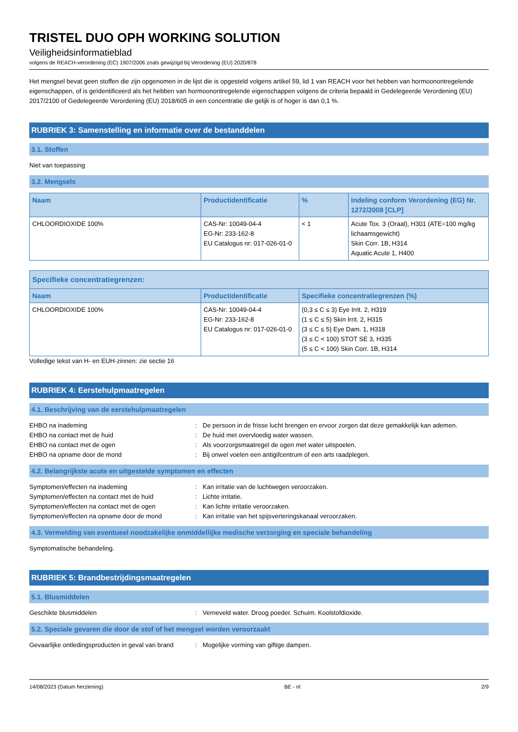TRISTEL DUO OPH WORKING SOLUTION
Veiligheidsinformatieblad
volgens de REACH-verordening (EC) 1907/2006 zoals gewijzigd bij Verordening (EU) 2020/878
Het mengsel bevat geen stoffen die zijn opgenomen in de lijst die is opgesteld volgens artikel 59, lid 1 van REACH voor het hebben van hormoonontregelende eigenschappen, of is geïdentificeerd als het hebben van hormoonontregelende eigenschappen volgens de criteria bepaald in Gedelegeerde Verordening (EU) 2017/2100 of Gedelegeerde Verordening (EU) 2018/605 in een concentratie die gelijk is of hoger is dan 0,1 %.
RUBRIEK 3: Samenstelling en informatie over de bestanddelen
3.1. Stoffen
Niet van toepassing
3.2. Mengsels
| Naam | Productidentificatie | % | Indeling conform Verordening (EG) Nr. 1272/2008 [CLP] |
| --- | --- | --- | --- |
| CHLOORDIOXIDE 100% | CAS-Nr: 10049-04-4 EG-Nr: 233-162-8 EU Catalogus nr: 017-026-01-0 | < 1 | Acute Tox. 3 (Oraal), H301 (ATE=100 mg/kg lichaamsgewicht) Skin Corr. 1B, H314 Aquatic Acute 1, H400 |
| Specifieke concentratiegrenzen: | | |
| --- | --- | --- |
| Naam | Productidentificatie | Specifieke concentratiegrenzen (%) |
| CHLOORDIOXIDE 100% | CAS-Nr: 10049-04-4 EG-Nr: 233-162-8 EU Catalogus nr: 017-026-01-0 | (0,3 ≤ C ≤ 3) Eye Irrit. 2, H319 (1 ≤ C ≤ 5) Skin Irrit. 2, H315 (3 ≤ C ≤ 5) Eye Dam. 1, H318 (3 ≤ C < 100) STOT SE 3, H335 (5 ≤ C < 100) Skin Corr. 1B, H314 |
Volledige tekst van H- en EUH-zinnen: zie sectie 16
RUBRIEK 4: Eerstehulpmaatregelen
4.1. Beschrijving van de eerstehulpmaatregelen
EHBO na inademing: De persoon in de frisse lucht brengen en ervoor zorgen dat deze gemakkelijk kan ademen.
EHBO na contact met de huid: De huid met overvloedig water wassen.
EHBO na contact met de ogen: Als voorzorgsmaatregel de ogen met water uitspoelen.
EHBO na opname door de mond: Bij onwel voelen een antigifcentrum of een arts raadplegen.
4.2. Belangrijkste acute en uitgestelde symptomen en effecten
Symptomen/effecten na inademing: Kan irritatie van de luchtwegen veroorzaken.
Symptomen/effecten na contact met de huid: Lichte irritatie.
Symptomen/effecten na contact met de ogen: Kan lichte irritatie veroorzaken.
Symptomen/effecten na opname door de mond: Kan irritatie van het spijsverteringskanaal veroorzaken.
4.3. Vermelding van eventueel noodzakelijke onmiddellijke medische verzorging en speciale behandeling
Symptomatische behandeling.
RUBRIEK 5: Brandbestrijdingsmaatregelen
5.1. Blusmiddelen
Geschikte blusmiddelen: Verneveld water. Droog poeder. Schuim. Koolstofdioxide.
5.2. Speciale gevaren die door de stof of het mengsel worden veroorzaakt
Gevaarlijke ontledingsproducten in geval van brand: Mogelijke vorming van giftige dampen.
14/08/2023 (Datum herziening) BE - nl 2/9